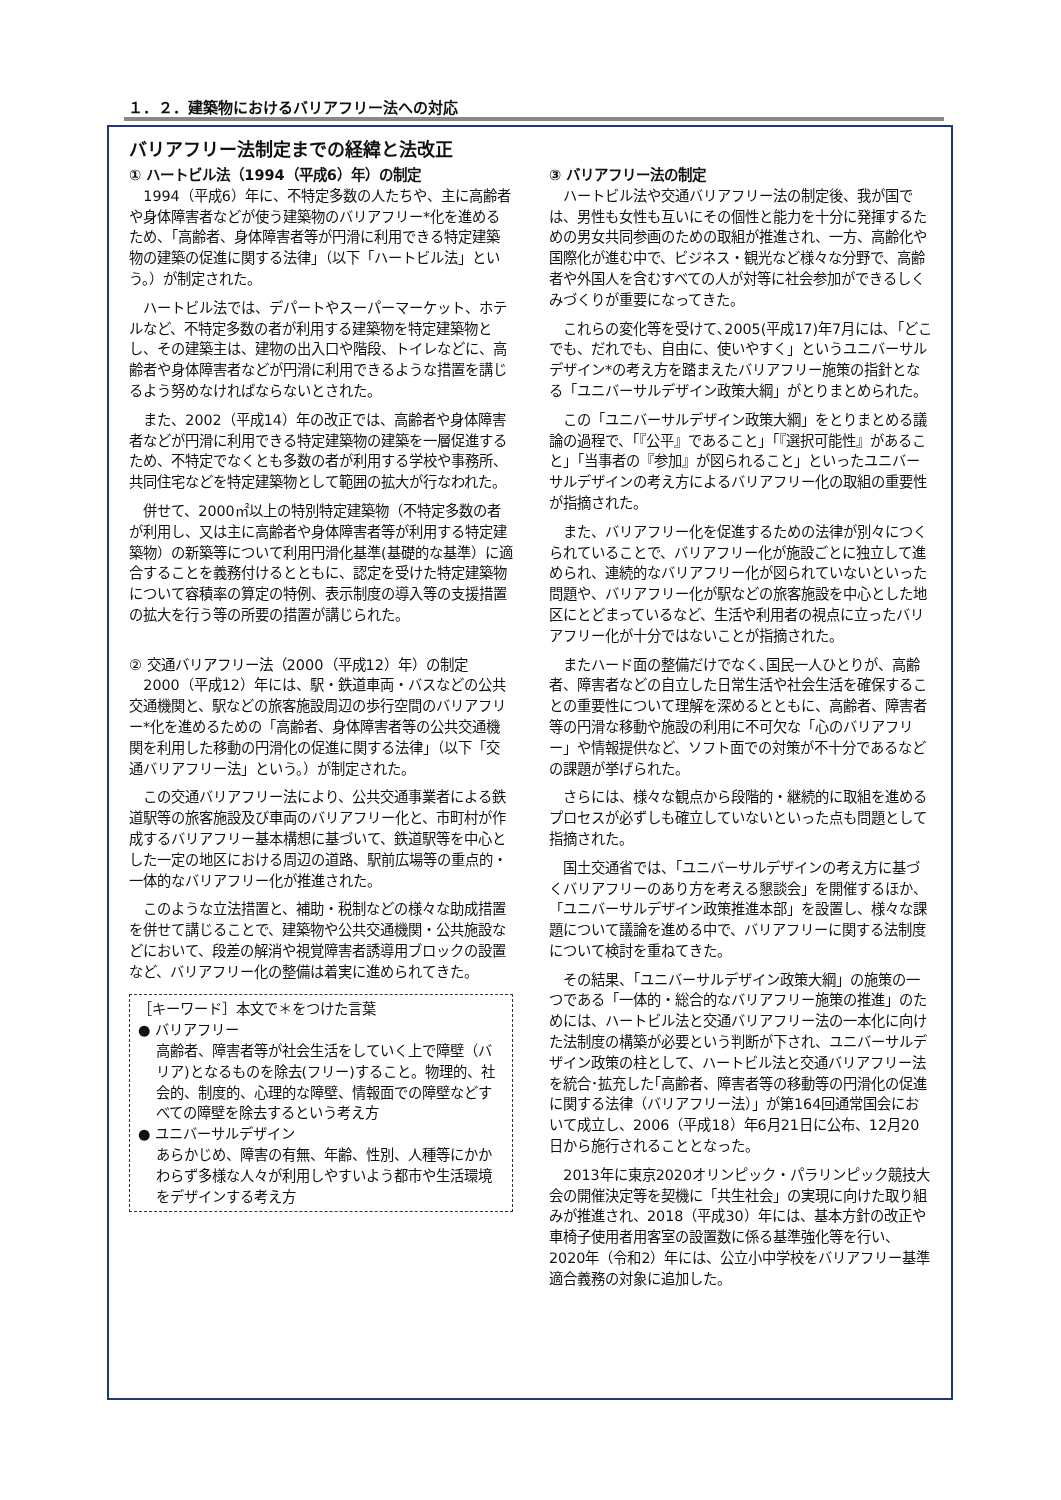１．２．建築物におけるバリアフリー法への対応
バリアフリー法制定までの経緯と法改正
① ハートビル法（1994（平成6）年）の制定
1994（平成6）年に、不特定多数の人たちや、主に高齢者や身体障害者などが使う建築物のバリアフリー*化を進めるため、「高齢者、身体障害者等が円滑に利用できる特定建築物の建築の促進に関する法律」（以下「ハートビル法」という。）が制定された。
ハートビル法では、デパートやスーパーマーケット、ホテルなど、不特定多数の者が利用する建築物を特定建築物とし、その建築主は、建物の出入口や階段、トイレなどに、高齢者や身体障害者などが円滑に利用できるような措置を講じるよう努めなければならないとされた。
また、2002（平成14）年の改正では、高齢者や身体障害者などが円滑に利用できる特定建築物の建築を一層促進するため、不特定でなくとも多数の者が利用する学校や事務所、共同住宅などを特定建築物として範囲の拡大が行なわれた。
併せて、2000㎡以上の特別特定建築物（不特定多数の者が利用し、又は主に高齢者や身体障害者等が利用する特定建築物）の新築等について利用円滑化基準(基礎的な基準）に適合することを義務付けるとともに、認定を受けた特定建築物について容積率の算定の特例、表示制度の導入等の支援措置の拡大を行う等の所要の措置が講じられた。
② 交通バリアフリー法（2000（平成12）年）の制定
2000（平成12）年には、駅・鉄道車両・バスなどの公共交通機関と、駅などの旅客施設周辺の歩行空間のバリアフリー*化を進めるための「高齢者、身体障害者等の公共交通機関を利用した移動の円滑化の促進に関する法律」（以下「交通バリアフリー法」という。）が制定された。
この交通バリアフリー法により、公共交通事業者による鉄道駅等の旅客施設及び車両のバリアフリー化と、市町村が作成するバリアフリー基本構想に基づいて、鉄道駅等を中心とした一定の地区における周辺の道路、駅前広場等の重点的・一体的なバリアフリー化が推進された。
このような立法措置と、補助・税制などの様々な助成措置を併せて講じることで、建築物や公共交通機関・公共施設などにおいて、段差の解消や視覚障害者誘導用ブロックの設置など、バリアフリー化の整備は着実に進められてきた。
［キーワード］本文で＊をつけた言葉
● バリアフリー
高齢者、障害者等が社会生活をしていく上で障壁（バリア)となるものを除去(フリー)すること。物理的、社会的、制度的、心理的な障壁、情報面での障壁などすべての障壁を除去するという考え方
● ユニバーサルデザイン
あらかじめ、障害の有無、年齢、性別、人種等にかかわらず多様な人々が利用しやすいよう都市や生活環境をデザインする考え方
③ バリアフリー法の制定
ハートビル法や交通バリアフリー法の制定後、我が国では、男性も女性も互いにその個性と能力を十分に発揮するための男女共同参画のための取組が推進され、一方、高齢化や国際化が進む中で、ビジネス・観光など様々な分野で、高齢者や外国人を含むすべての人が対等に社会参加ができるしくみづくりが重要になってきた。
これらの変化等を受けて､2005(平成17)年7月には､「どこでも、だれでも、自由に、使いやすく」というユニバーサルデザイン*の考え方を踏まえたバリアフリー施策の指針となる「ユニバーサルデザイン政策大綱」がとりまとめられた。
この「ユニバーサルデザイン政策大綱」をとりまとめる議論の過程で、「『公平』であること」「『選択可能性』があること」「当事者の『参加』が図られること」といったユニバーサルデザインの考え方によるバリアフリー化の取組の重要性が指摘された。
また、バリアフリー化を促進するための法律が別々につくられていることで、バリアフリー化が施設ごとに独立して進められ、連続的なバリアフリー化が図られていないといった問題や、バリアフリー化が駅などの旅客施設を中心とした地区にとどまっているなど、生活や利用者の視点に立ったバリアフリー化が十分ではないことが指摘された。
またハード面の整備だけでなく､国民一人ひとりが、高齢者、障害者などの自立した日常生活や社会生活を確保することの重要性について理解を深めるとともに、高齢者、障害者等の円滑な移動や施設の利用に不可欠な「心のバリアフリー」や情報提供など、ソフト面での対策が不十分であるなどの課題が挙げられた。
さらには、様々な観点から段階的・継続的に取組を進めるプロセスが必ずしも確立していないといった点も問題として指摘された。
国土交通省では、「ユニバーサルデザインの考え方に基づくバリアフリーのあり方を考える懇談会」を開催するほか、「ユニバーサルデザイン政策推進本部」を設置し、様々な課題について議論を進める中で、バリアフリーに関する法制度について検討を重ねてきた。
その結果、「ユニバーサルデザイン政策大綱」の施策の一つである「一体的・総合的なバリアフリー施策の推進」のためには、ハートビル法と交通バリアフリー法の一本化に向けた法制度の構築が必要という判断が下され、ユニバーサルデザイン政策の柱として、ハートビル法と交通バリアフリー法を統合･拡充した｢高齢者、障害者等の移動等の円滑化の促進に関する法律（バリアフリー法）」が第164回通常国会において成立し、2006（平成18）年6月21日に公布、12月20日から施行されることとなった。
2013年に東京2020オリンピック・パラリンピック競技大会の開催決定等を契機に「共生社会」の実現に向けた取り組みが推進され、2018（平成30）年には、基本方針の改正や車椅子使用者用客室の設置数に係る基準強化等を行い、2020年（令和2）年には、公立小中学校をバリアフリー基準適合義務の対象に追加した。